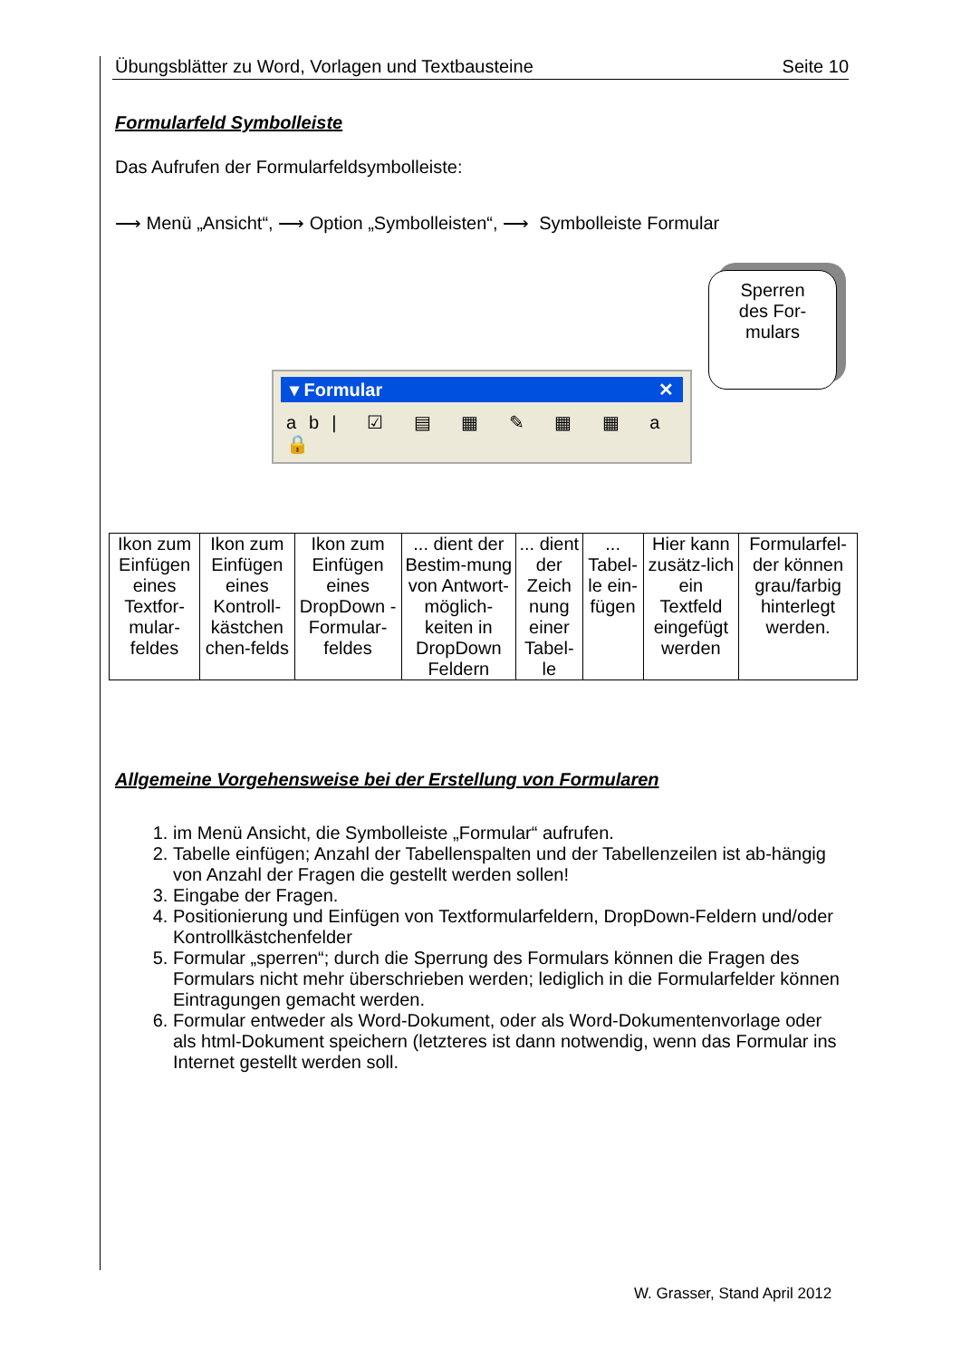Übungsblätter zu Word, Vorlagen und Textbausteine Seite 10
Formularfeld Symbolleiste
Das Aufrufen der Formularfeldsymbolleiste:
⟶ Menü „Ansicht“, ⟶ Option „Symbolleisten“, ⟶ Symbolleiste Formular
▾ Formular ✕
ab| ☑ ▤ ▦ ✎ ▦ ▦ a 🔒
Sperren
des For-
mulars
| Ikon zum Einfügen eines Textfor-mular-feldes | Ikon zum Einfügen eines Kontroll-kästchen chen-felds | Ikon zum Einfügen eines DropDown -Formular-feldes | ... dient der Bestim-mung von Antwort-möglich-keiten in DropDown Feldern | ... dient der Zeich nung einer Tabel-le | ... Tabel-le ein-fügen | Hier kann zusätz-lich ein Textfeld eingefügt werden | Formularfel-der können grau/farbig hinterlegt werden. |
Allgemeine Vorgehensweise bei der Erstellung von Formularen
1. im Menü Ansicht, die Symbolleiste „Formular“ aufrufen.
2. Tabelle einfügen; Anzahl der Tabellenspalten und der Tabellenzeilen ist ab-hängig von Anzahl der Fragen die gestellt werden sollen!
3. Eingabe der Fragen.
4. Positionierung und Einfügen von Textformularfeldern, DropDown-Feldern und/oder Kontrollkästchenfelder
5. Formular „sperren“; durch die Sperrung des Formulars können die Fragen des Formulars nicht mehr überschrieben werden; lediglich in die Formularfelder können Eintragungen gemacht werden.
6. Formular entweder als Word-Dokument, oder als Word-Dokumentenvorlage oder als html-Dokument speichern (letzteres ist dann notwendig, wenn das Formular ins Internet gestellt werden soll.
W. Grasser, Stand April 2012